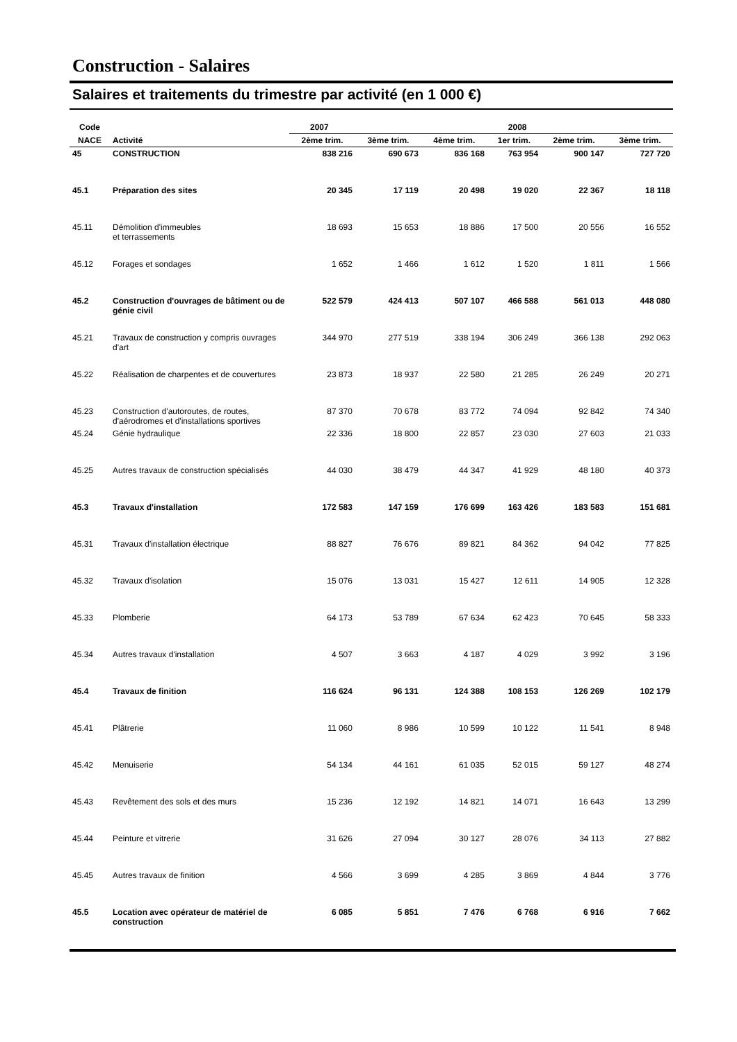Construction - Salaires
Salaires et traitements du trimestre par activité (en 1 000 €)
| Code | | 2007 | | | 2008 | | |
| --- | --- | --- | --- | --- | --- | --- | --- |
| NACE | Activité | 2ème trim. | 3ème trim. | 4ème trim. | 1er trim. | 2ème trim. | 3ème trim. |
| 45 | CONSTRUCTION | 838 216 | 690 673 | 836 168 | 763 954 | 900 147 | 727 720 |
| 45.1 | Préparation des sites | 20 345 | 17 119 | 20 498 | 19 020 | 22 367 | 18 118 |
| 45.11 | Démolition d'immeubles et terrassements | 18 693 | 15 653 | 18 886 | 17 500 | 20 556 | 16 552 |
| 45.12 | Forages et sondages | 1 652 | 1 466 | 1 612 | 1 520 | 1 811 | 1 566 |
| 45.2 | Construction d'ouvrages de bâtiment ou de génie civil | 522 579 | 424 413 | 507 107 | 466 588 | 561 013 | 448 080 |
| 45.21 | Travaux de construction y compris ouvrages d'art | 344 970 | 277 519 | 338 194 | 306 249 | 366 138 | 292 063 |
| 45.22 | Réalisation de charpentes et de couvertures | 23 873 | 18 937 | 22 580 | 21 285 | 26 249 | 20 271 |
| 45.23 | Construction d'autoroutes, de routes, d'aérodromes et d'installations sportives | 87 370 | 70 678 | 83 772 | 74 094 | 92 842 | 74 340 |
| 45.24 | Génie hydraulique | 22 336 | 18 800 | 22 857 | 23 030 | 27 603 | 21 033 |
| 45.25 | Autres travaux de construction spécialisés | 44 030 | 38 479 | 44 347 | 41 929 | 48 180 | 40 373 |
| 45.3 | Travaux d'installation | 172 583 | 147 159 | 176 699 | 163 426 | 183 583 | 151 681 |
| 45.31 | Travaux d'installation électrique | 88 827 | 76 676 | 89 821 | 84 362 | 94 042 | 77 825 |
| 45.32 | Travaux d'isolation | 15 076 | 13 031 | 15 427 | 12 611 | 14 905 | 12 328 |
| 45.33 | Plomberie | 64 173 | 53 789 | 67 634 | 62 423 | 70 645 | 58 333 |
| 45.34 | Autres travaux d'installation | 4 507 | 3 663 | 4 187 | 4 029 | 3 992 | 3 196 |
| 45.4 | Travaux de finition | 116 624 | 96 131 | 124 388 | 108 153 | 126 269 | 102 179 |
| 45.41 | Plâtrerie | 11 060 | 8 986 | 10 599 | 10 122 | 11 541 | 8 948 |
| 45.42 | Menuiserie | 54 134 | 44 161 | 61 035 | 52 015 | 59 127 | 48 274 |
| 45.43 | Revêtement des sols et des murs | 15 236 | 12 192 | 14 821 | 14 071 | 16 643 | 13 299 |
| 45.44 | Peinture et vitrerie | 31 626 | 27 094 | 30 127 | 28 076 | 34 113 | 27 882 |
| 45.45 | Autres travaux de finition | 4 566 | 3 699 | 4 285 | 3 869 | 4 844 | 3 776 |
| 45.5 | Location avec opérateur de matériel de construction | 6 085 | 5 851 | 7 476 | 6 768 | 6 916 | 7 662 |